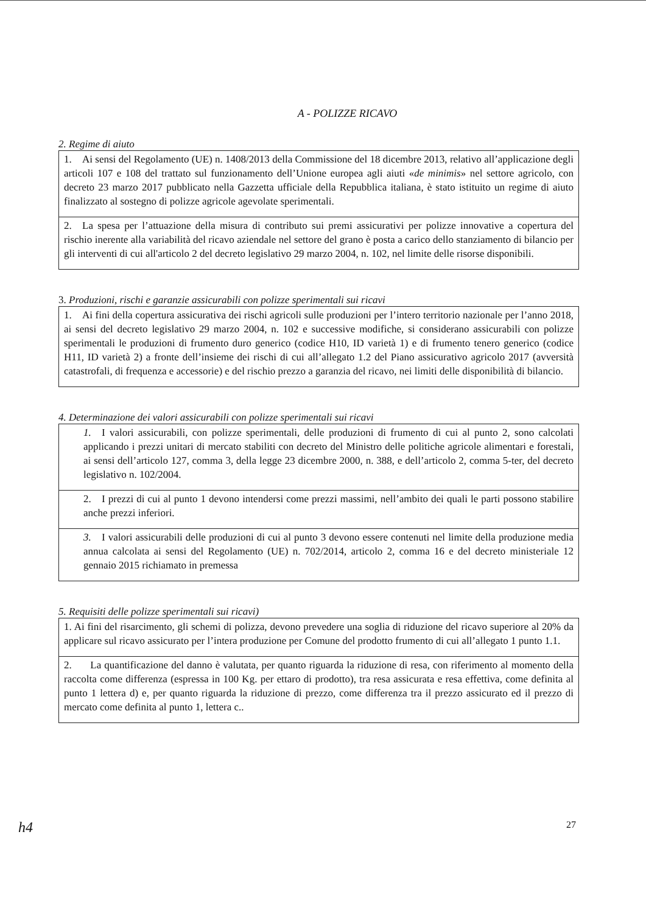A - POLIZZE RICAVO
2. Regime di aiuto
| 1. Ai sensi del Regolamento (UE) n. 1408/2013 della Commissione del 18 dicembre 2013, relativo all’applicazione degli articoli 107 e 108 del trattato sul funzionamento dell’Unione europea agli aiuti « de minimis » nel settore agricolo, con decreto 23 marzo 2017 pubblicato nella Gazzetta ufficiale della Repubblica italiana, è stato istituito un regime di aiuto finalizzato al sostegno di polizze agricole agevolate sperimentali. |
| 2. La spesa per l’attuazione della misura di contributo sui premi assicurativi per polizze innovative a copertura del rischio inerente alla variabilità del ricavo aziendale nel settore del grano è posta a carico dello stanziamento di bilancio per gli interventi di cui all'articolo 2 del decreto legislativo 29 marzo 2004, n. 102, nel limite delle risorse disponibili. |
3. Produzioni, rischi e garanzie assicurabili con polizze sperimentali sui ricavi
| 1. Ai fini della copertura assicurativa dei rischi agricoli sulle produzioni per l’intero territorio nazionale per l’anno 2018, ai sensi del decreto legislativo 29 marzo 2004, n. 102 e successive modifiche, si considerano assicurabili con polizze sperimentali le produzioni di frumento duro generico (codice H10, ID varietà 1) e di frumento tenero generico (codice H11, ID varietà 2) a fronte dell’insieme dei rischi di cui all’allegato 1.2 del Piano assicurativo agricolo 2017 (avversità catastrofali, di frequenza e accessorie) e del rischio prezzo a garanzia del ricavo, nei limiti delle disponibilità di bilancio. |
4. Determinazione dei valori assicurabili con polizze sperimentali sui ricavi
| 1. I valori assicurabili, con polizze sperimentali, delle produzioni di frumento di cui al punto 2, sono calcolati applicando i prezzi unitari di mercato stabiliti con decreto del Ministro delle politiche agricole alimentari e forestali, ai sensi dell’articolo 127, comma 3, della legge 23 dicembre 2000, n. 388, e dell’articolo 2, comma 5-ter, del decreto legislativo n. 102/2004. |
| 2. I prezzi di cui al punto 1 devono intendersi come prezzi massimi, nell’ambito dei quali le parti possono stabilire anche prezzi inferiori. |
| 3. I valori assicurabili delle produzioni di cui al punto 3 devono essere contenuti nel limite della produzione media annua calcolata ai sensi del Regolamento (UE) n. 702/2014, articolo 2, comma 16 e del decreto ministeriale 12 gennaio 2015 richiamato in premessa |
5. Requisiti delle polizze sperimentali sui ricavi)
| 1. Ai fini del risarcimento, gli schemi di polizza, devono prevedere una soglia di riduzione del ricavo superiore al 20% da applicare sul ricavo assicurato per l’intera produzione per Comune del prodotto frumento di cui all’allegato 1 punto 1.1. |
| 2. La quantificazione del danno è valutata, per quanto riguarda la riduzione di resa, con riferimento al momento della raccolta come differenza (espressa in 100 Kg. per ettaro di prodotto), tra resa assicurata e resa effettiva, come definita al punto 1 lettera d) e, per quanto riguarda la riduzione di prezzo, come differenza tra il prezzo assicurato ed il prezzo di mercato come definita al punto 1, lettera c.. |
h4 27